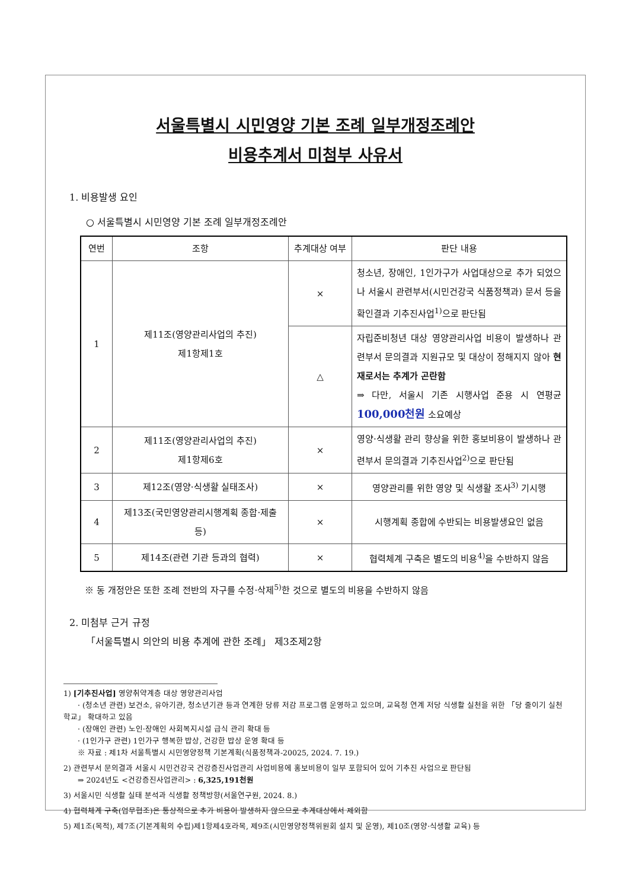서울특별시 시민영양 기본 조례 일부개정조례안
비용추계서 미첨부 사유서
1. 비용발생 요인
○ 서울특별시 시민영양 기본 조례 일부개정조례안
| 연번 | 조항 | 추계대상 여부 | 판단 내용 |
| --- | --- | --- | --- |
| 1 | 제11조(영양관리사업의 추진) 제1항제1호 | × | 청소년, 장애인, 1인가구가 사업대상으로 추가 되었으나 서울시 관련부서(시민건강국 식품정책과) 문서 등을 확인결과 기추진사업<sup>1)</sup>으로 판단됨 |
| | | △ | 자립준비청년 대상 영양관리사업 비용이 발생하나 관련부서 문의결과 지원규모 및 대상이 정해지지 않아 현재로서는 추계가 곤란함 ⇒ 다만, 서울시 기존 시행사업 준용 시 연평균 100,000천원 소요예상 |
| 2 | 제11조(영양관리사업의 추진) 제1항제6호 | × | 영양·식생활 관리 향상을 위한 홍보비용이 발생하나 관련부서 문의결과 기추진사업<sup>2)</sup>으로 판단됨 |
| 3 | 제12조(영양·식생활 실태조사) | × | 영양관리를 위한 영양 및 식생활 조사<sup>3)</sup> 기시행 |
| 4 | 제13조(국민영양관리시행계획 종합·제출 등) | × | 시행계획 종합에 수반되는 비용발생요인 없음 |
| 5 | 제14조(관련 기관 등과의 협력) | × | 협력체계 구축은 별도의 비용<sup>4)</sup>을 수반하지 않음 |
※ 동 개정안은 또한 조례 전반의 자구를 수정·삭제<sup>5)</sup>한 것으로 별도의 비용을 수반하지 않음
2. 미첨부 근거 규정
「서울특별시 의안의 비용 추계에 관한 조례」 제3조제2항
1) [기추진사업] 영양취약계층 대상 영양관리사업
· (청소년 관련) 보건소, 유아기관, 청소년기관 등과 연계한 당류 저감 프로그램 운영하고 있으며, 교육청 연계 저당 식생활 실천을 위한 「당 줄이기 실천 학교」 확대하고 있음
· (장애인 관련) 노인·장애인 사회복지시설 급식 관리 확대 등
· (1인가구 관련) 1인가구 행복한 밥상, 건강한 밥상 운영 확대 등
※ 자료 : 제1차 서울특별시 시민영양정책 기본계획(식품정책과-20025, 2024. 7. 19.)
2) 관련부서 문의결과 서울시 시민건강국 건강증진사업관리 사업비용에 홍보비용이 일부 포함되어 있어 기추진 사업으로 판단됨
⇒ 2024년도 <건강증진사업관리> : 6,325,191천원
3) 서울시민 식생활 실태 분석과 식생활 정책방향(서울연구원, 2024. 8.)
4) 협력체계 구축(업무협조)은 통상적으로 추가 비용이 발생하지 않으므로 추계대상에서 제외함
5) 제1조(목적), 제7조(기본계획의 수립)제1항제4호라목, 제9조(시민영양정책위원회 설치 및 운영), 제10조(영양·식생활 교육) 등